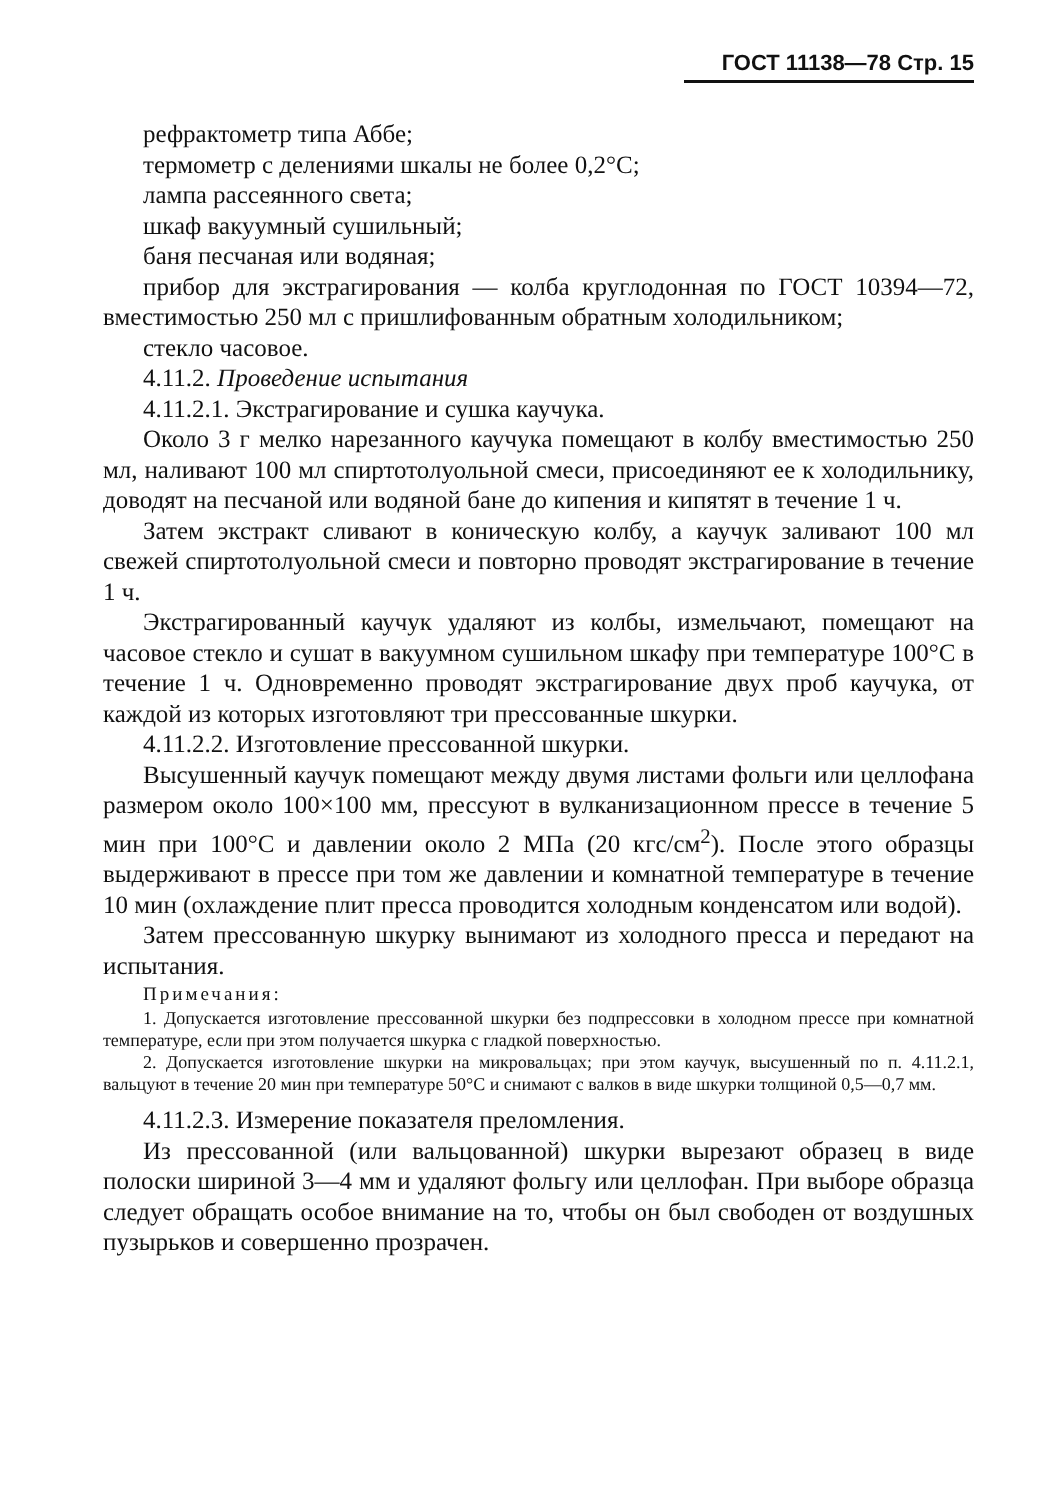ГОСТ 11138—78 Стр. 15
рефрактометр типа Аббе;
термометр с делениями шкалы не более 0,2°С;
лампа рассеянного света;
шкаф вакуумный сушильный;
баня песчаная или водяная;
прибор для экстрагирования — колба круглодонная по ГОСТ 10394—72, вместимостью 250 мл с пришлифованным обратным холодильником;
стекло часовое.
4.11.2. Проведение испытания
4.11.2.1. Экстрагирование и сушка каучука.
Около 3 г мелко нарезанного каучука помещают в колбу вместимостью 250 мл, наливают 100 мл спиртотолуольной смеси, присоединяют ее к холодильнику, доводят на песчаной или водяной бане до кипения и кипятят в течение 1 ч.
Затем экстракт сливают в коническую колбу, а каучук заливают 100 мл свежей спиртотолуольной смеси и повторно проводят экстрагирование в течение 1 ч.
Экстрагированный каучук удаляют из колбы, измельчают, помещают на часовое стекло и сушат в вакуумном сушильном шкафу при температуре 100°С в течение 1 ч. Одновременно проводят экстрагирование двух проб каучука, от каждой из которых изготовляют три прессованные шкурки.
4.11.2.2. Изготовление прессованной шкурки.
Высушенный каучук помещают между двумя листами фольги или целлофана размером около 100×100 мм, прессуют в вулканизационном прессе в течение 5 мин при 100°С и давлении около 2 МПа (20 кгс/см<sup>2</sup>). После этого образцы выдерживают в прессе при том же давлении и комнатной температуре в течение 10 мин (охлаждение плит пресса проводится холодным конденсатом или водой).
Затем прессованную шкурку вынимают из холодного пресса и передают на испытания.
Примечания:
1. Допускается изготовление прессованной шкурки без подпрессовки в холодном прессе при комнатной температуре, если при этом получается шкурка с гладкой поверхностью.
2. Допускается изготовление шкурки на микровальцах; при этом каучук, высушенный по п. 4.11.2.1, вальцуют в течение 20 мин при температуре 50°С и снимают с валков в виде шкурки толщиной 0,5—0,7 мм.
4.11.2.3. Измерение показателя преломления.
Из прессованной (или вальцованной) шкурки вырезают образец в виде полоски шириной 3—4 мм и удаляют фольгу или целлофан. При выборе образца следует обращать особое внимание на то, чтобы он был свободен от воздушных пузырьков и совершенно прозрачен.